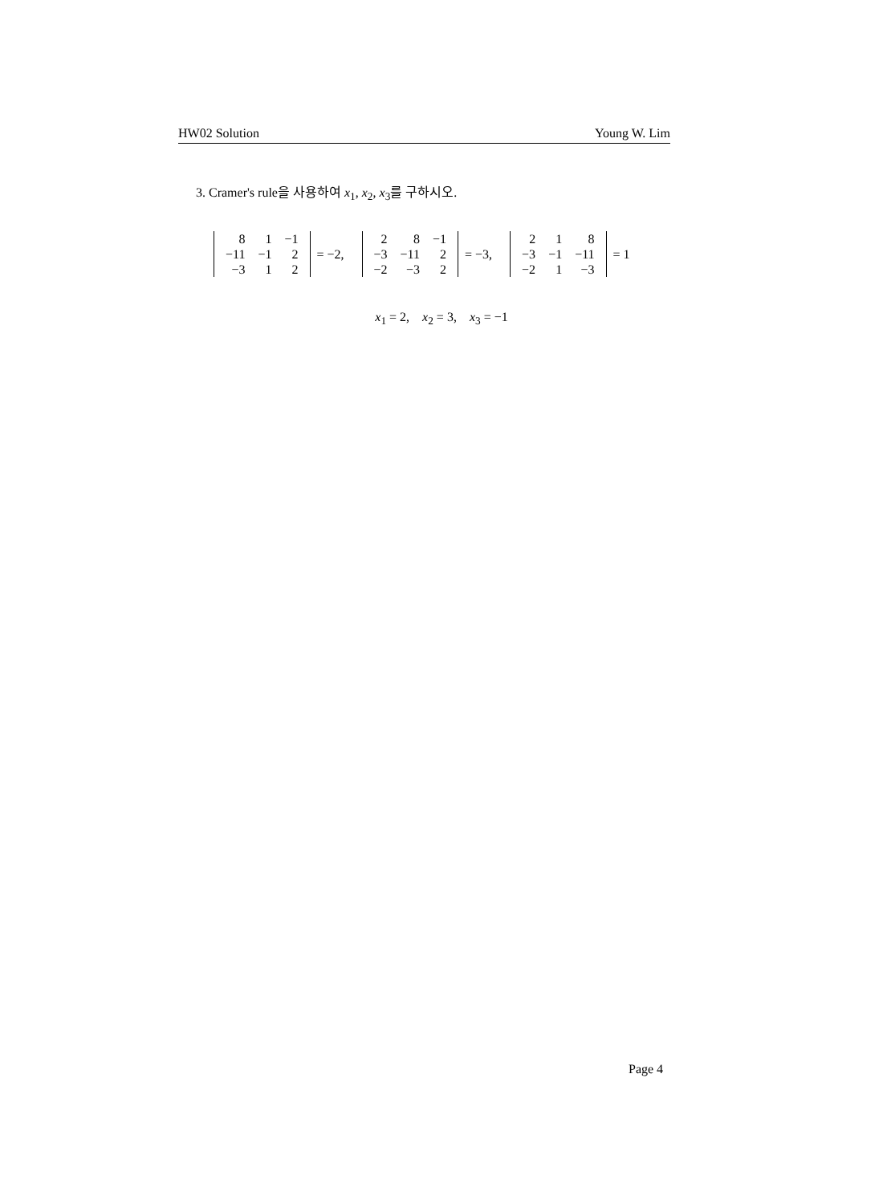HW02 Solution Young W. Lim
3. Cramer's rule을 사용하여 x<sub>1</sub>, x<sub>2</sub>, x<sub>3</sub>를 구하시오.
| 8 | 1 | −1 |
| −11 | −1 | 2 |
| −3 | 1 | 2 |
= −2,
| 2 | 8 | −1 |
| −3 | −11 | 2 |
| −2 | −3 | 2 |
= −3,
| 2 | 1 | 8 |
| −3 | −1 | −11 |
| −2 | 1 | −3 |
= 1
x<sub>1</sub> = 2, x<sub>2</sub> = 3, x<sub>3</sub> = −1
Page 4